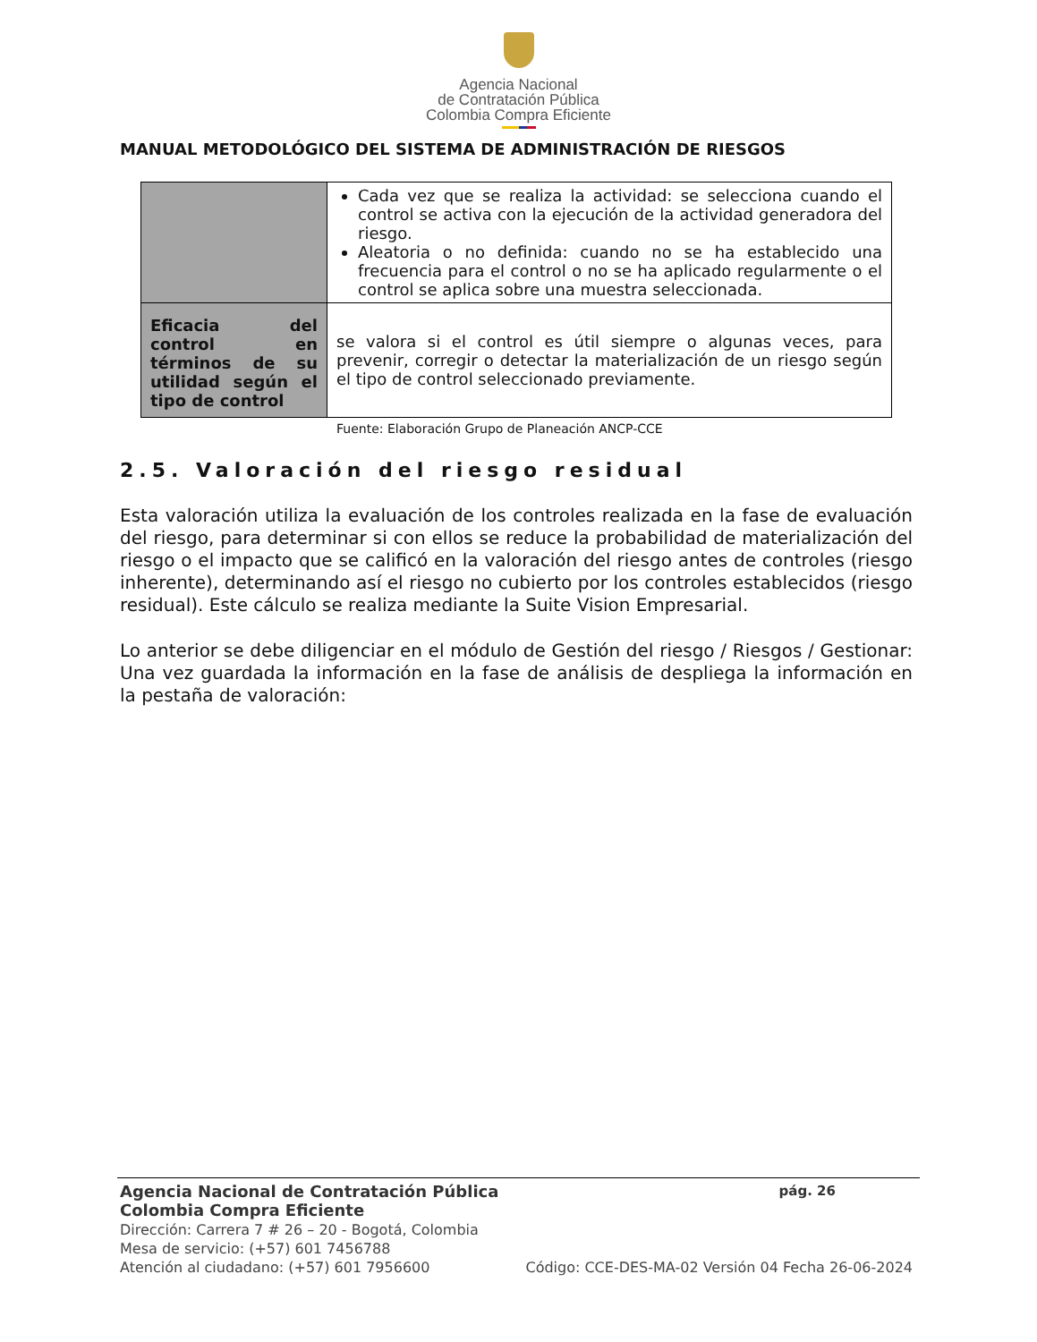Agencia Nacional
de Contratación Pública
Colombia Compra Eficiente
MANUAL METODOLÓGICO DEL SISTEMA DE ADMINISTRACIÓN DE RIESGOS
| | Cada vez que se realiza la actividad: se selecciona cuando el control se activa con la ejecución de la actividad generadora del riesgo. Aleatoria o no definida: cuando no se ha establecido una frecuencia para el control o no se ha aplicado regularmente o el control se aplica sobre una muestra seleccionada. |
| Eficacia del control en términos de su utilidad según el tipo de control | se valora si el control es útil siempre o algunas veces, para prevenir, corregir o detectar la materialización de un riesgo según el tipo de control seleccionado previamente. |
Fuente: Elaboración Grupo de Planeación ANCP-CCE
2.5. Valoración del riesgo residual
Esta valoración utiliza la evaluación de los controles realizada en la fase de evaluación del riesgo, para determinar si con ellos se reduce la probabilidad de materialización del riesgo o el impacto que se calificó en la valoración del riesgo antes de controles (riesgo inherente), determinando así el riesgo no cubierto por los controles establecidos (riesgo residual). Este cálculo se realiza mediante la Suite Vision Empresarial.
Lo anterior se debe diligenciar en el módulo de Gestión del riesgo / Riesgos / Gestionar: Una vez guardada la información en la fase de análisis de despliega la información en la pestaña de valoración:
Agencia Nacional de Contratación Pública pág. 26
Colombia Compra Eficiente
Dirección: Carrera 7 # 26 – 20 - Bogotá, Colombia
Mesa de servicio: (+57) 601 7456788
Atención al ciudadano: (+57) 601 7956600 Código: CCE-DES-MA-02 Versión 04 Fecha 26-06-2024